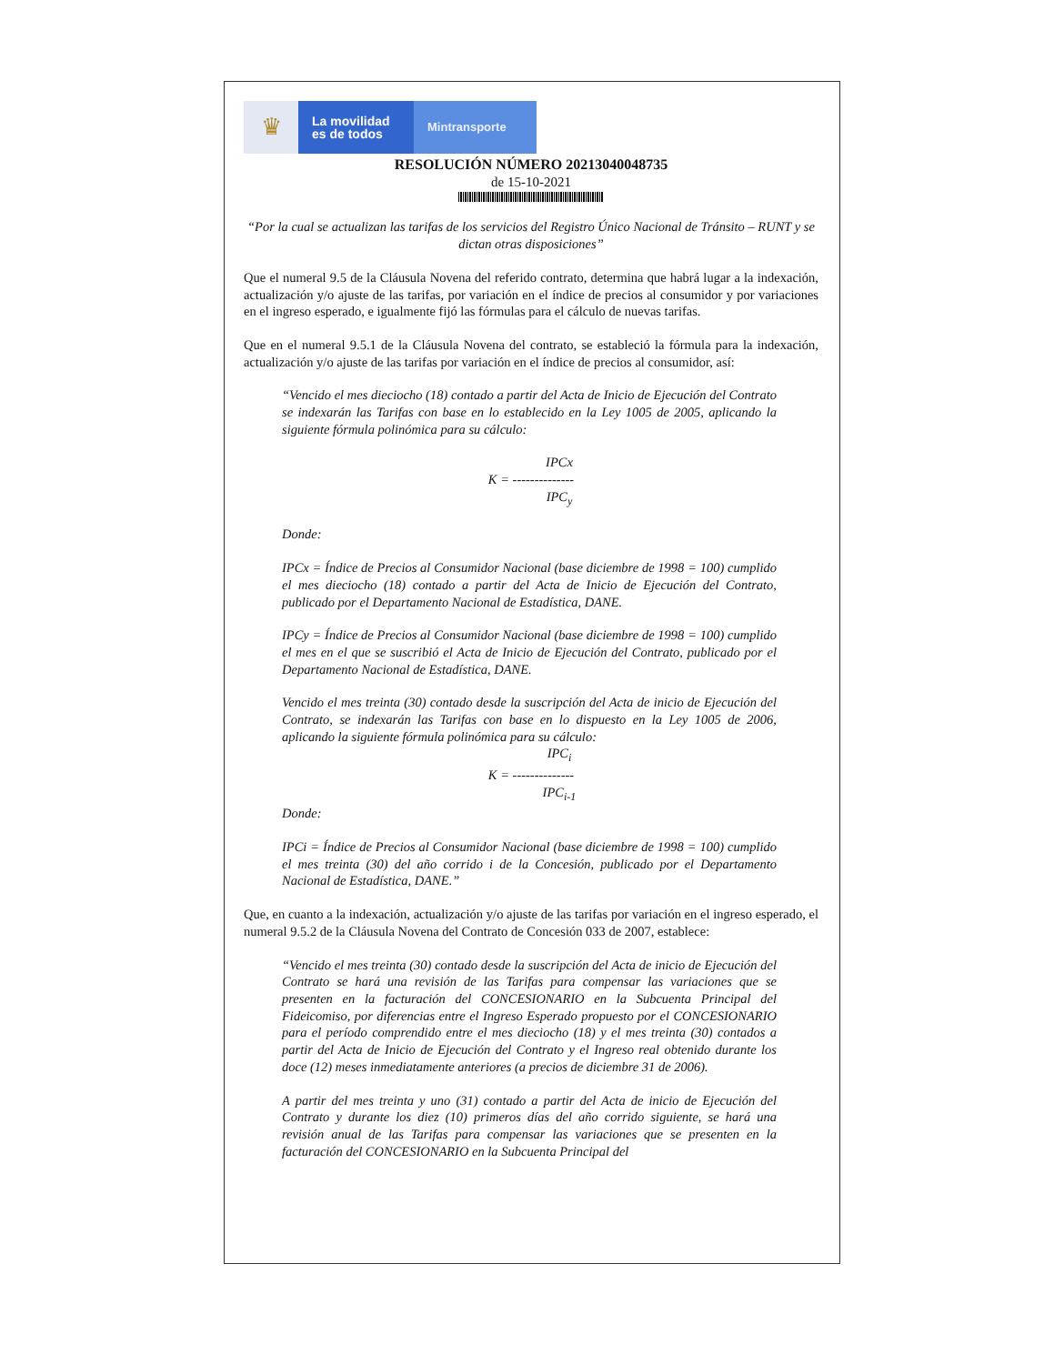♛
La movilidad
es de todos
Mintransporte
RESOLUCIÓN NÚMERO 20213040048735
de 15-10-2021
“Por la cual se actualizan las tarifas de los servicios del Registro Único Nacional de Tránsito – RUNT y se dictan otras disposiciones”
Que el numeral 9.5 de la Cláusula Novena del referido contrato, determina que habrá lugar a la indexación, actualización y/o ajuste de las tarifas, por variación en el índice de precios al consumidor y por variaciones en el ingreso esperado, e igualmente fijó las fórmulas para el cálculo de nuevas tarifas.
Que en el numeral 9.5.1 de la Cláusula Novena del contrato, se estableció la fórmula para la indexación, actualización y/o ajuste de las tarifas por variación en el índice de precios al consumidor, así:
“Vencido el mes dieciocho (18) contado a partir del Acta de Inicio de Ejecución del Contrato se indexarán las Tarifas con base en lo establecido en la Ley 1005 de 2005, aplicando la siguiente fórmula polinómica para su cálculo:
IPCx
K = --------------
IPC<sub>y</sub>
Donde:
IPCx = Índice de Precios al Consumidor Nacional (base diciembre de 1998 = 100) cumplido el mes dieciocho (18) contado a partir del Acta de Inicio de Ejecución del Contrato, publicado por el Departamento Nacional de Estadística, DANE.
IPCy = Índice de Precios al Consumidor Nacional (base diciembre de 1998 = 100) cumplido el mes en el que se suscribió el Acta de Inicio de Ejecución del Contrato, publicado por el Departamento Nacional de Estadística, DANE.
Vencido el mes treinta (30) contado desde la suscripción del Acta de inicio de Ejecución del Contrato, se indexarán las Tarifas con base en lo dispuesto en la Ley 1005 de 2006, aplicando la siguiente fórmula polinómica para su cálculo:
IPC<sub>i</sub>
K = --------------
IPC<sub>i-1</sub>
Donde:
IPCi = Índice de Precios al Consumidor Nacional (base diciembre de 1998 = 100) cumplido el mes treinta (30) del año corrido i de la Concesión, publicado por el Departamento Nacional de Estadística, DANE.”
Que, en cuanto a la indexación, actualización y/o ajuste de las tarifas por variación en el ingreso esperado, el numeral 9.5.2 de la Cláusula Novena del Contrato de Concesión 033 de 2007, establece:
“Vencido el mes treinta (30) contado desde la suscripción del Acta de inicio de Ejecución del Contrato se hará una revisión de las Tarifas para compensar las variaciones que se presenten en la facturación del CONCESIONARIO en la Subcuenta Principal del Fideicomiso, por diferencias entre el Ingreso Esperado propuesto por el CONCESIONARIO para el período comprendido entre el mes dieciocho (18) y el mes treinta (30) contados a partir del Acta de Inicio de Ejecución del Contrato y el Ingreso real obtenido durante los doce (12) meses inmediatamente anteriores (a precios de diciembre 31 de 2006).
A partir del mes treinta y uno (31) contado a partir del Acta de inicio de Ejecución del Contrato y durante los diez (10) primeros días del año corrido siguiente, se hará una revisión anual de las Tarifas para compensar las variaciones que se presenten en la facturación del CONCESIONARIO en la Subcuenta Principal del